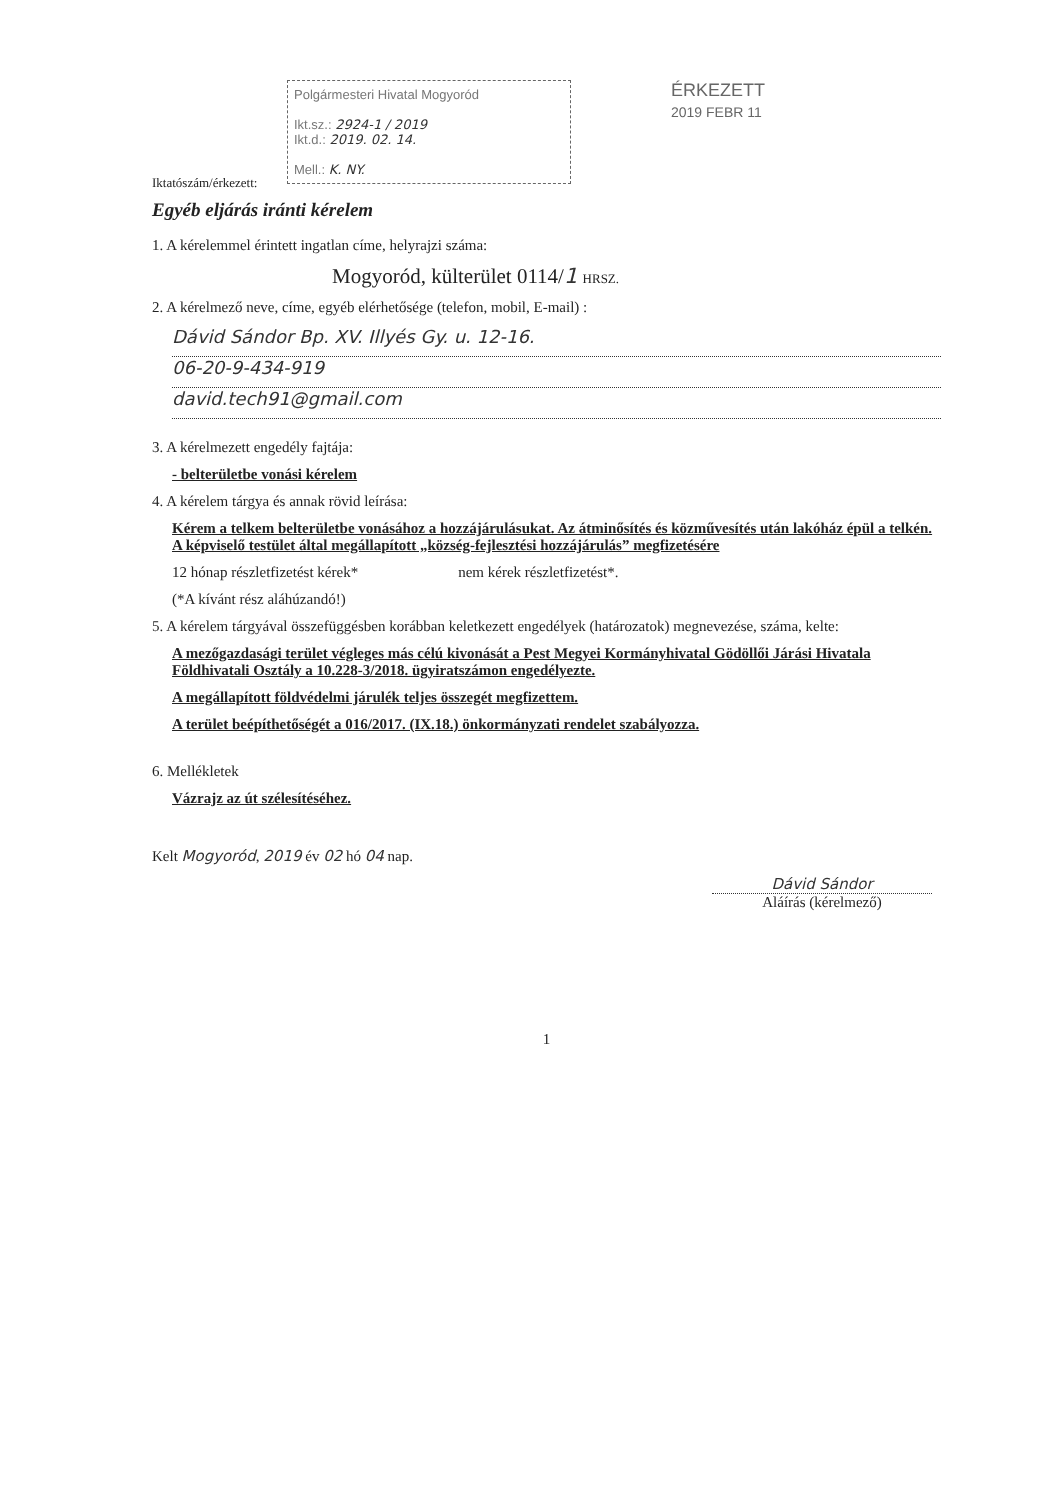Iktatószám/érkezett:
Polgármesteri Hivatal Mogyoród
Ikt.sz.: 2924-1 / 2019
Ikt.d.: 2019. 02. 14.
Mell.: K. NY.
ÉRKEZETT
2019 FEBR 11
Egyéb eljárás iránti kérelem
1. A kérelemmel érintett ingatlan címe, helyrajzi száma:
Mogyoród, külterület 0114/1 HRSZ.
2. A kérelmező neve, címe, egyéb elérhetősége (telefon, mobil, E-mail) :
Dávid Sándor Bp. XV. Illyés Gy. u. 12-16.
06-20-9-434-919
david.tech91@gmail.com
3. A kérelmezett engedély fajtája:
- belterületbe vonási kérelem
4. A kérelem tárgya és annak rövid leírása:
Kérem a telkem belterületbe vonásához a hozzájárulásukat. Az átminősítés és közművesítés után lakóház épül a telkén. A képviselő testület által megállapított „község-fejlesztési hozzájárulás” megfizetésére
12 hónap részletfizetést kérek* nem kérek részletfizetést*.
(*A kívánt rész aláhúzandó!)
5. A kérelem tárgyával összefüggésben korábban keletkezett engedélyek (határozatok) megnevezése, száma, kelte:
A mezőgazdasági terület végleges más célú kivonását a Pest Megyei Kormányhivatal Gödöllői Járási Hivatala Földhivatali Osztály a 10.228-3/2018. ügyiratszámon engedélyezte.
A megállapított földvédelmi járulék teljes összegét megfizettem.
A terület beépíthetőségét a 016/2017. (IX.18.) önkormányzati rendelet szabályozza.
6. Mellékletek
Vázrajz az út szélesítéséhez.
Kelt Mogyoród, 2019 év 02 hó 04 nap.
Dávid Sándor
Aláírás (kérelmező)
1